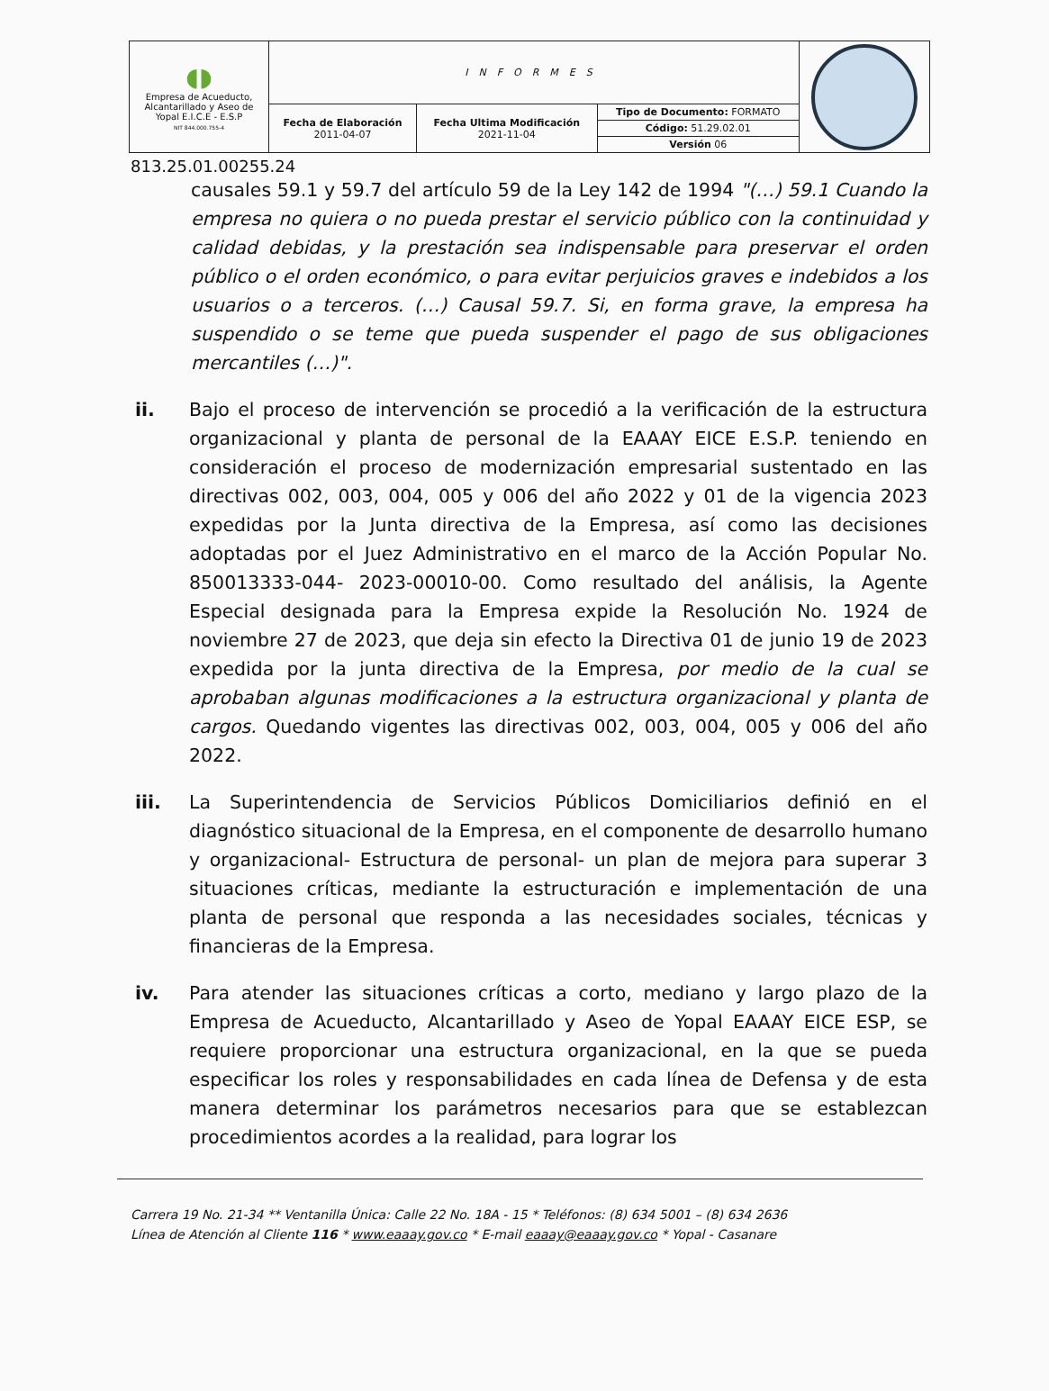| ◖◗ Empresa de Acueducto, Alcantarillado y Aseo de Yopal E.I.C.E - E.S.P NIT 844.000.755-4 | INFORMES | | | |
| | Fecha de Elaboración 2011-04-07 | Fecha Ultima Modificación 2021-11-04 | Tipo de Documento: FORMATO | |
| | | | Código: 51.29.02.01 | |
| | | | Versión 06 | |
813.25.01.00255.24
causales 59.1 y 59.7 del artículo 59 de la Ley 142 de 1994 "(…) 59.1 Cuando la empresa no quiera o no pueda prestar el servicio público con la continuidad y calidad debidas, y la prestación sea indispensable para preservar el orden público o el orden económico, o para evitar perjuicios graves e indebidos a los usuarios o a terceros. (…) Causal 59.7. Si, en forma grave, la empresa ha suspendido o se teme que pueda suspender el pago de sus obligaciones mercantiles (…)".
ii. Bajo el proceso de intervención se procedió a la verificación de la estructura organizacional y planta de personal de la EAAAY EICE E.S.P. teniendo en consideración el proceso de modernización empresarial sustentado en las directivas 002, 003, 004, 005 y 006 del año 2022 y 01 de la vigencia 2023 expedidas por la Junta directiva de la Empresa, así como las decisiones adoptadas por el Juez Administrativo en el marco de la Acción Popular No. 850013333-044- 2023-00010-00. Como resultado del análisis, la Agente Especial designada para la Empresa expide la Resolución No. 1924 de noviembre 27 de 2023, que deja sin efecto la Directiva 01 de junio 19 de 2023 expedida por la junta directiva de la Empresa, por medio de la cual se aprobaban algunas modificaciones a la estructura organizacional y planta de cargos. Quedando vigentes las directivas 002, 003, 004, 005 y 006 del año 2022.
iii. La Superintendencia de Servicios Públicos Domiciliarios definió en el diagnóstico situacional de la Empresa, en el componente de desarrollo humano y organizacional- Estructura de personal- un plan de mejora para superar 3 situaciones críticas, mediante la estructuración e implementación de una planta de personal que responda a las necesidades sociales, técnicas y financieras de la Empresa.
iv. Para atender las situaciones críticas a corto, mediano y largo plazo de la Empresa de Acueducto, Alcantarillado y Aseo de Yopal EAAAY EICE ESP, se requiere proporcionar una estructura organizacional, en la que se pueda especificar los roles y responsabilidades en cada línea de Defensa y de esta manera determinar los parámetros necesarios para que se establezcan procedimientos acordes a la realidad, para lograr los
Carrera 19 No. 21-34 ** Ventanilla Única: Calle 22 No. 18A - 15 * Teléfonos: (8) 634 5001 – (8) 634 2636
Línea de Atención al Cliente 116 * www.eaaay.gov.co * E-mail eaaay@eaaay.gov.co * Yopal - Casanare